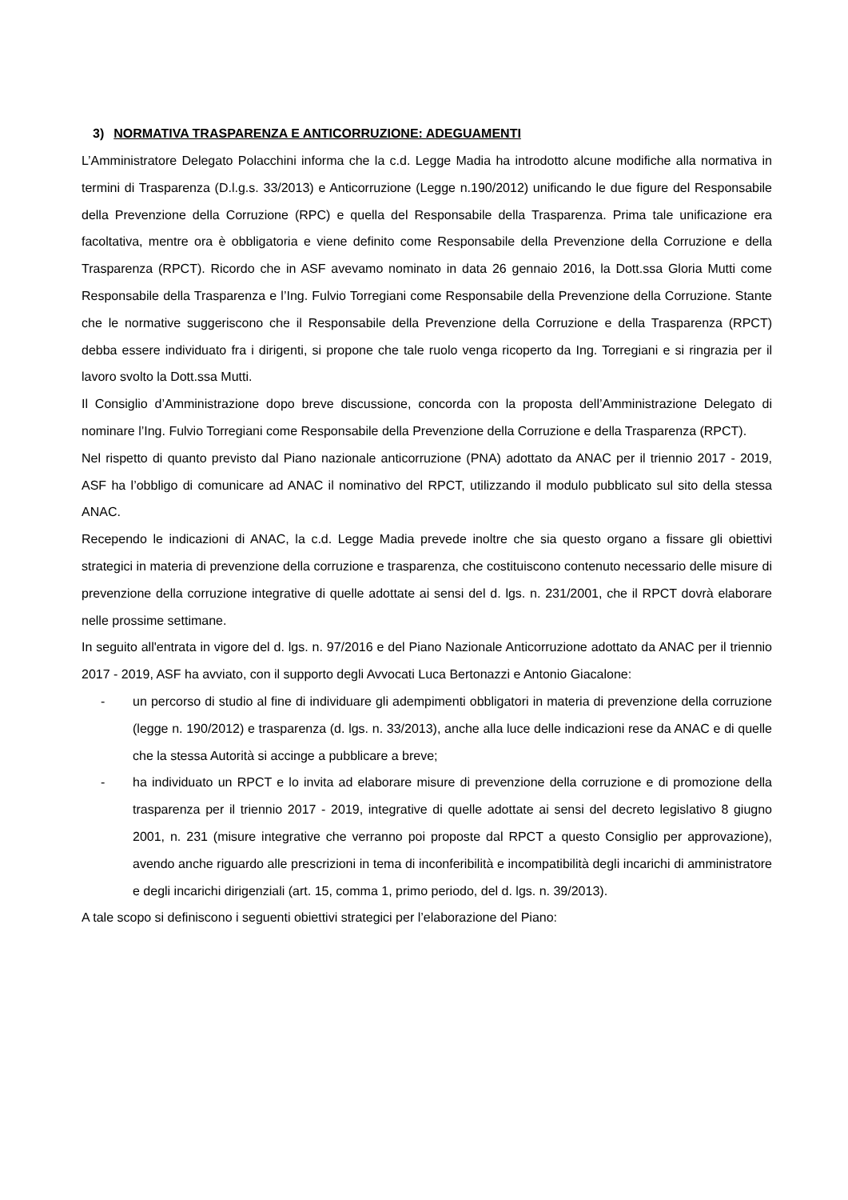3) NORMATIVA TRASPARENZA E ANTICORRUZIONE: ADEGUAMENTI
L’Amministratore Delegato Polacchini informa che la c.d. Legge Madia ha introdotto alcune modifiche alla normativa in termini di Trasparenza (D.l.g.s. 33/2013) e Anticorruzione (Legge n.190/2012) unificando le due figure del Responsabile della Prevenzione della Corruzione (RPC) e quella del Responsabile della Trasparenza. Prima tale unificazione era facoltativa, mentre ora è obbligatoria e viene definito come Responsabile della Prevenzione della Corruzione e della Trasparenza (RPCT). Ricordo che in ASF avevamo nominato in data 26 gennaio 2016, la Dott.ssa Gloria Mutti come Responsabile della Trasparenza e l’Ing. Fulvio Torregiani come Responsabile della Prevenzione della Corruzione. Stante che le normative suggeriscono che il Responsabile della Prevenzione della Corruzione e della Trasparenza (RPCT) debba essere individuato fra i dirigenti, si propone che tale ruolo venga ricoperto da Ing. Torregiani e si ringrazia per il lavoro svolto la Dott.ssa Mutti.
Il Consiglio d’Amministrazione dopo breve discussione, concorda con la proposta dell’Amministrazione Delegato di nominare l’Ing. Fulvio Torregiani come Responsabile della Prevenzione della Corruzione e della Trasparenza (RPCT).
Nel rispetto di quanto previsto dal Piano nazionale anticorruzione (PNA) adottato da ANAC per il triennio 2017 - 2019, ASF ha l’obbligo di comunicare ad ANAC il nominativo del RPCT, utilizzando il modulo pubblicato sul sito della stessa ANAC.
Recependo le indicazioni di ANAC, la c.d. Legge Madia prevede inoltre che sia questo organo a fissare gli obiettivi strategici in materia di prevenzione della corruzione e trasparenza, che costituiscono contenuto necessario delle misure di prevenzione della corruzione integrative di quelle adottate ai sensi del d. lgs. n. 231/2001, che il RPCT dovrà elaborare nelle prossime settimane.
In seguito all'entrata in vigore del d. lgs. n. 97/2016 e del Piano Nazionale Anticorruzione adottato da ANAC per il triennio 2017 - 2019, ASF ha avviato, con il supporto degli Avvocati Luca Bertonazzi e Antonio Giacalone:
- un percorso di studio al fine di individuare gli adempimenti obbligatori in materia di prevenzione della corruzione (legge n. 190/2012) e trasparenza (d. lgs. n. 33/2013), anche alla luce delle indicazioni rese da ANAC e di quelle che la stessa Autorità si accinge a pubblicare a breve;
- ha individuato un RPCT e lo invita ad elaborare misure di prevenzione della corruzione e di promozione della trasparenza per il triennio 2017 - 2019, integrative di quelle adottate ai sensi del decreto legislativo 8 giugno 2001, n. 231 (misure integrative che verranno poi proposte dal RPCT a questo Consiglio per approvazione), avendo anche riguardo alle prescrizioni in tema di inconferibilità e incompatibilità degli incarichi di amministratore e degli incarichi dirigenziali (art. 15, comma 1, primo periodo, del d. lgs. n. 39/2013).
A tale scopo si definiscono i seguenti obiettivi strategici per l’elaborazione del Piano: